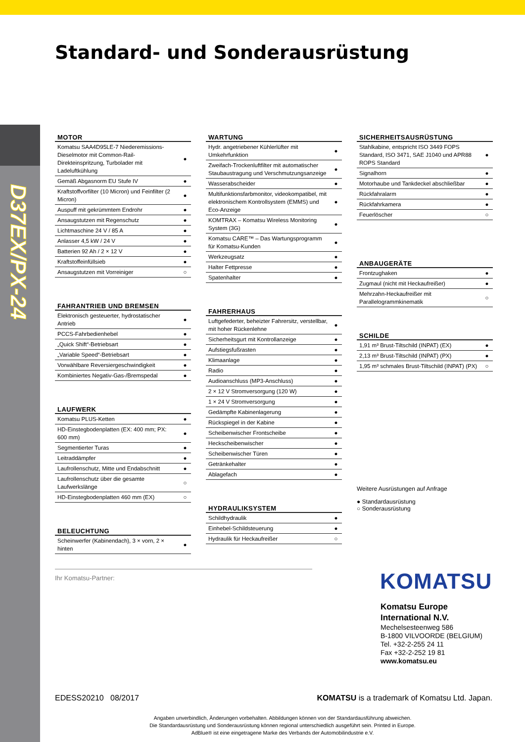D37EX/PX-24
Standard- und Sonderausrüstung
MOTOR
| Komatsu SAA4D95LE-7 Niederemissions-Dieselmotor mit Common-Rail-Direkteinspritzung, Turbolader mit Ladeluftkühlung | ● |
| Gemäß Abgasnorm EU Stufe IV | ● |
| Kraftstoffvorfilter (10 Micron) und Feinfilter (2 Micron) | ● |
| Auspuff mit gekrümmtem Endrohr | ● |
| Ansaugstutzen mit Regenschutz | ● |
| Lichtmaschine 24 V / 85 A | ● |
| Anlasser 4,5 kW / 24 V | ● |
| Batterien 92 Ah / 2 × 12 V | ● |
| Kraftstoffeinfüllsieb | ● |
| Ansaugstutzen mit Vorreiniger | ○ |
FAHRANTRIEB UND BREMSEN
| Elektronisch gesteuerter, hydrostatischer Antrieb | ● |
| PCCS-Fahrbedienhebel | ● |
| „Quick Shift“-Betriebsart | ● |
| „Variable Speed“-Betriebsart | ● |
| Vorwählbare Reversiergeschwindigkeit | ● |
| Kombiniertes Negativ-Gas-/Bremspedal | ● |
LAUFWERK
| Komatsu PLUS-Ketten | ● |
| HD-Einstegbodenplatten (EX: 400 mm; PX: 600 mm) | ● |
| Segmentierter Turas | ● |
| Leitraddämpfer | ● |
| Laufrollenschutz, Mitte und Endabschnitt | ● |
| Laufrollenschutz über die gesamte Laufwerkslänge | ○ |
| HD-Einstegbodenplatten 460 mm (EX) | ○ |
BELEUCHTUNG
| Scheinwerfer (Kabinendach), 3 × vorn, 2 × hinten | ● |
WARTUNG
| Hydr. angetriebener Kühlerlüfter mit Umkehrfunktion | ● |
| Zweifach-Trockenluftfilter mit automatischer Staubaustragung und Verschmutzungsanzeige | ● |
| Wasserabscheider | ● |
| Multifunktionsfarbmonitor, videokompatibel, mit elektronischem Kontrollsystem (EMMS) und Eco-Anzeige | ● |
| KOMTRAX – Komatsu Wireless Monitoring System (3G) | ● |
| Komatsu CARE™ – Das Wartungsprogramm für Komatsu-Kunden | ● |
| Werkzeugsatz | ● |
| Halter Fettpresse | ● |
| Spatenhalter | ● |
FAHRERHAUS
| Luftgefederter, beheizter Fahrersitz, verstellbar, mit hoher Rückenlehne | ● |
| Sicherheitsgurt mit Kontrollanzeige | ● |
| Aufstiegsfußrasten | ● |
| Klimaanlage | ● |
| Radio | ● |
| Audioanschluss (MP3-Anschluss) | ● |
| 2 × 12 V Stromversorgung (120 W) | ● |
| 1 × 24 V Stromversorgung | ● |
| Gedämpfte Kabinenlagerung | ● |
| Rückspiegel in der Kabine | ● |
| Scheibenwischer Frontscheibe | ● |
| Heckscheibenwischer | ● |
| Scheibenwischer Türen | ● |
| Getränkehalter | ● |
| Ablagefach | ● |
HYDRAULIKSYSTEM
| Schildhydraulik | ● |
| Einhebel-Schildsteuerung | ● |
| Hydraulik für Heckaufreißer | ○ |
SICHERHEITSAUSRÜSTUNG
| Stahlkabine, entspricht ISO 3449 FOPS Standard, ISO 3471, SAE J1040 und APR88 ROPS Standard | ● |
| Signalhorn | ● |
| Motorhaube und Tankdeckel abschließbar | ● |
| Rückfahralarm | ● |
| Rückfahrkamera | ● |
| Feuerlöscher | ○ |
ANBAUGERÄTE
| Frontzughaken | ● |
| Zugmaul (nicht mit Heckaufreißer) | ● |
| Mehrzahn-Heckaufreißer mit Parallelogrammkinematik | ○ |
SCHILDE
| 1,91 m³ Brust-Tiltschild (INPAT) (EX) | ● |
| 2,13 m³ Brust-Tiltschild (INPAT) (PX) | ● |
| 1,95 m³ schmales Brust-Tiltschild (INPAT) (PX) | ○ |
Weitere Ausrüstungen auf Anfrage
● Standardausrüstung
○ Sonderausrüstung
Ihr Komatsu-Partner: KOMATSU
Komatsu Europe
International N.V.
Mechelsesteenweg 586
B-1800 VILVOORDE (BELGIUM)
Tel. +32-2-255 24 11
Fax +32-2-252 19 81
www.komatsu.eu
EDESS20210 08/2017
KOMATSU is a trademark of Komatsu Ltd. Japan.
Angaben unverbindlich, Änderungen vorbehalten. Abbildungen können von der Standardausführung abweichen.
Die Standardausrüstung und Sonderausrüstung können regional unterschiedlich ausgeführt sein. Printed in Europe.
AdBlue® ist eine eingetragene Marke des Verbands der Automobilindustrie e.V.